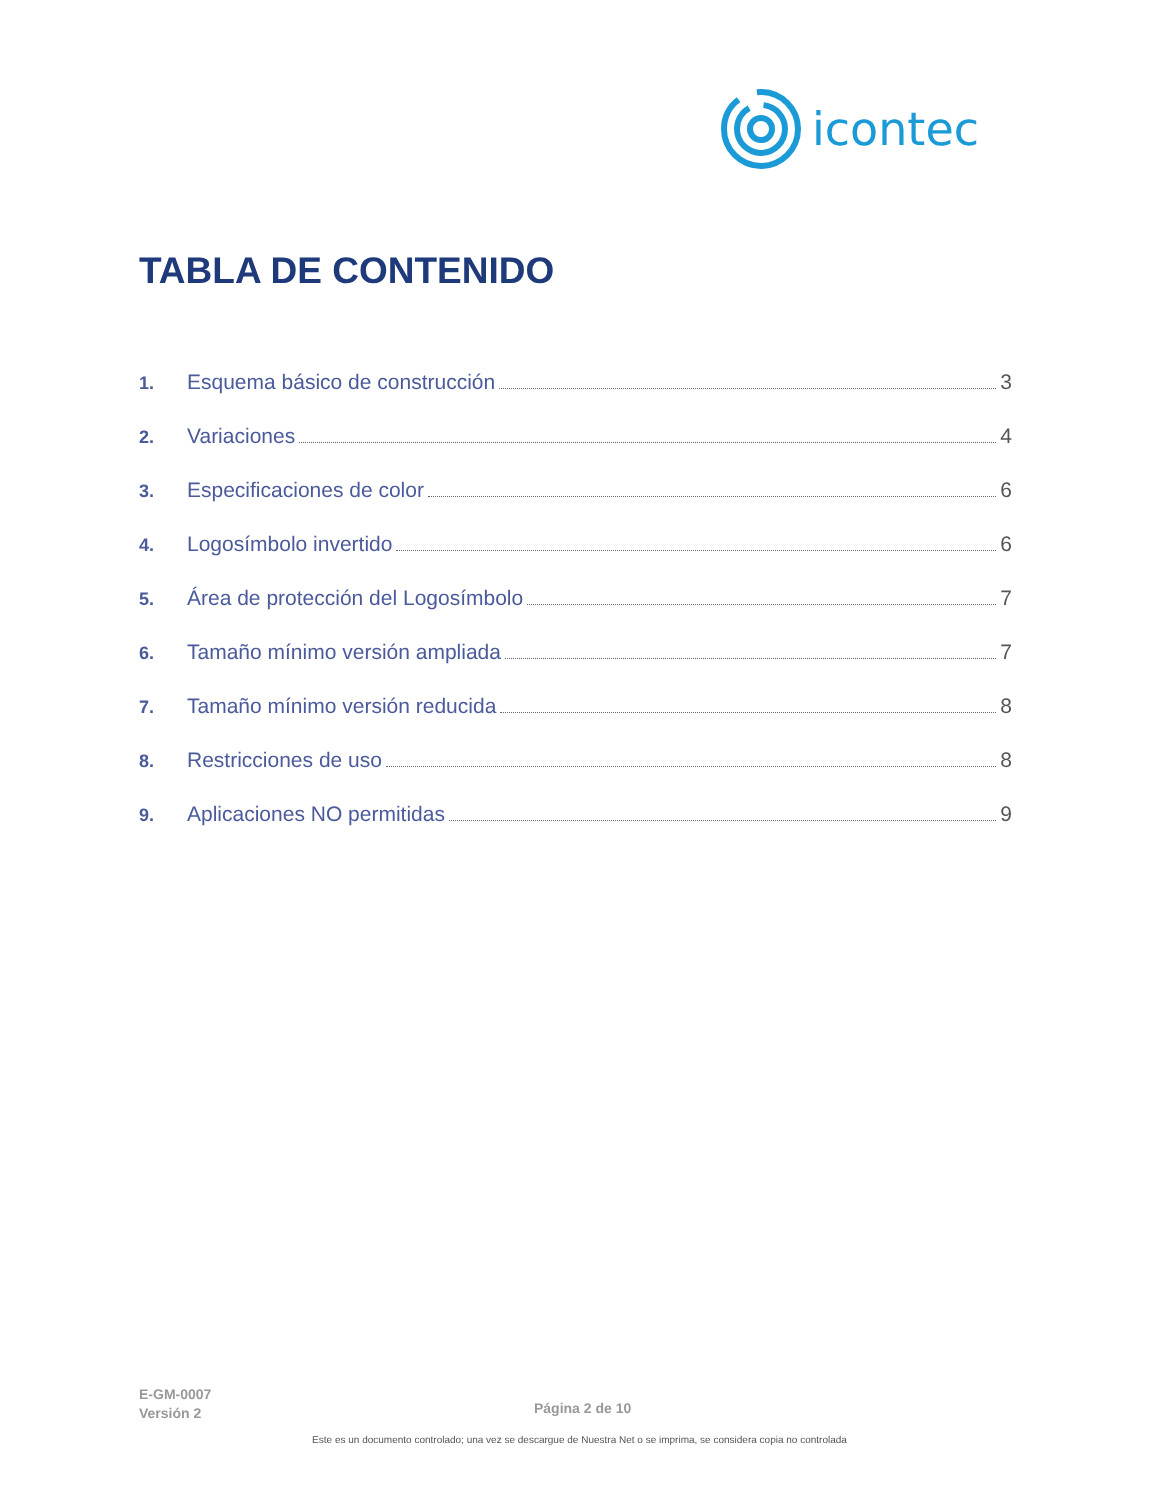icontec
TABLA DE CONTENIDO
1. Esquema básico de construcción 3
2. Variaciones 4
3. Especificaciones de color 6
4. Logosímbolo invertido 6
5. Área de protección del Logosímbolo 7
6. Tamaño mínimo versión ampliada 7
7. Tamaño mínimo versión reducida 8
8. Restricciones de uso 8
9. Aplicaciones NO permitidas 9
E-GM-0007
Versión 2
Página 2 de 10
Este es un documento controlado; una vez se descargue de Nuestra Net o se imprima, se considera copia no controlada